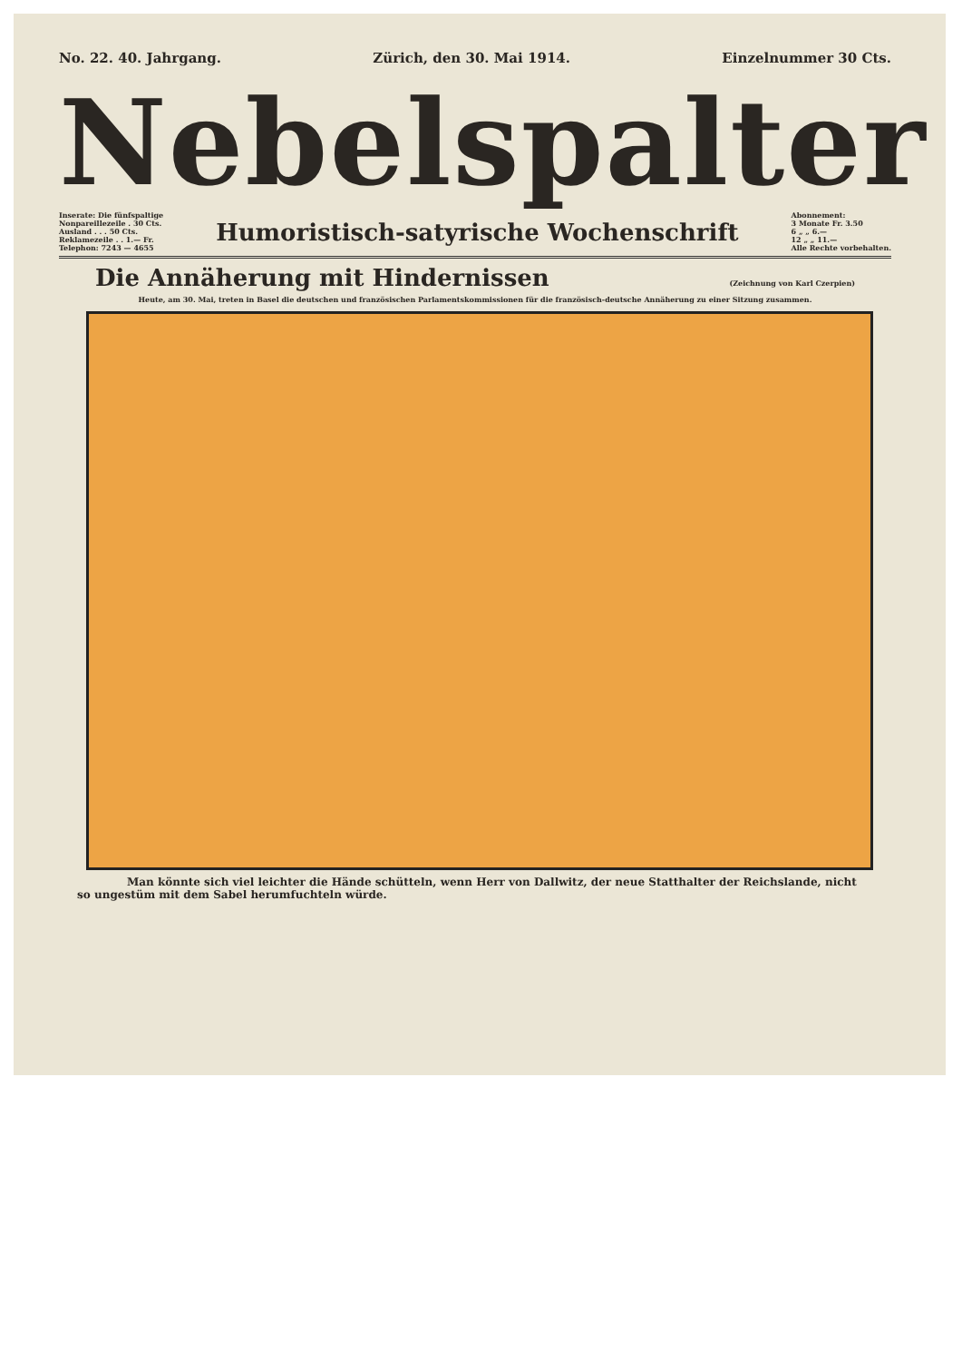No. 22. 40. Jahrgang. Zürich, den 30. Mai 1914. Einzelnummer 30 Cts.
Nebelspalter
Inserate: Die fünfspaltige
Nonpareillezeile . 30 Cts.
Ausland . . . 50 Cts.
Reklamezeile . . 1.— Fr.
Telephon: 7243 — 4655
Humoristisch-satyrische Wochenschrift
Abonnement:
3 Monate Fr. 3.50
6 „ „ 6.—
12 „ „ 11.—
Alle Rechte vorbehalten.
Die Annäherung mit Hindernissen
(Zeichnung von Karl Czerpien)
Heute, am 30. Mai, treten in Basel die deutschen und französischen Parlamentskommissionen für die französisch-deutsche Annäherung zu einer Sitzung zusammen.
Man könnte sich viel leichter die Hände schütteln, wenn Herr von Dallwitz, der neue Statthalter der Reichslande, nicht so ungestüm mit dem Sabel herumfuchteln würde.